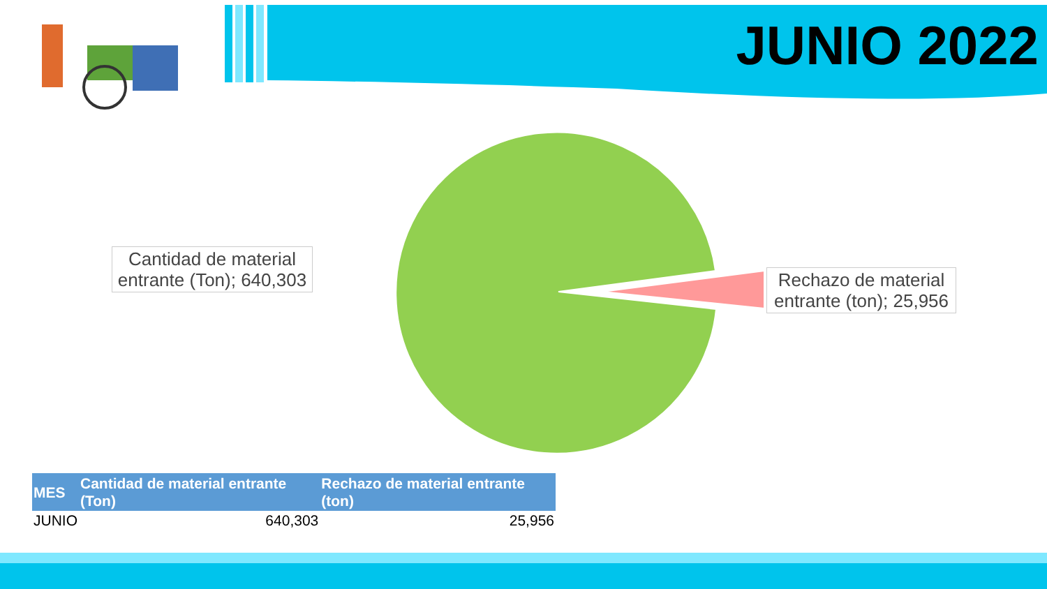JUNIO 2022
Cantidad de material entrante (Ton); 640,303
Rechazo de material entrante (ton); 25,956
| MES | Cantidad de material entrante (Ton) | Rechazo de material entrante (ton) |
| --- | --- | --- |
| JUNIO | 640,303 | 25,956 |